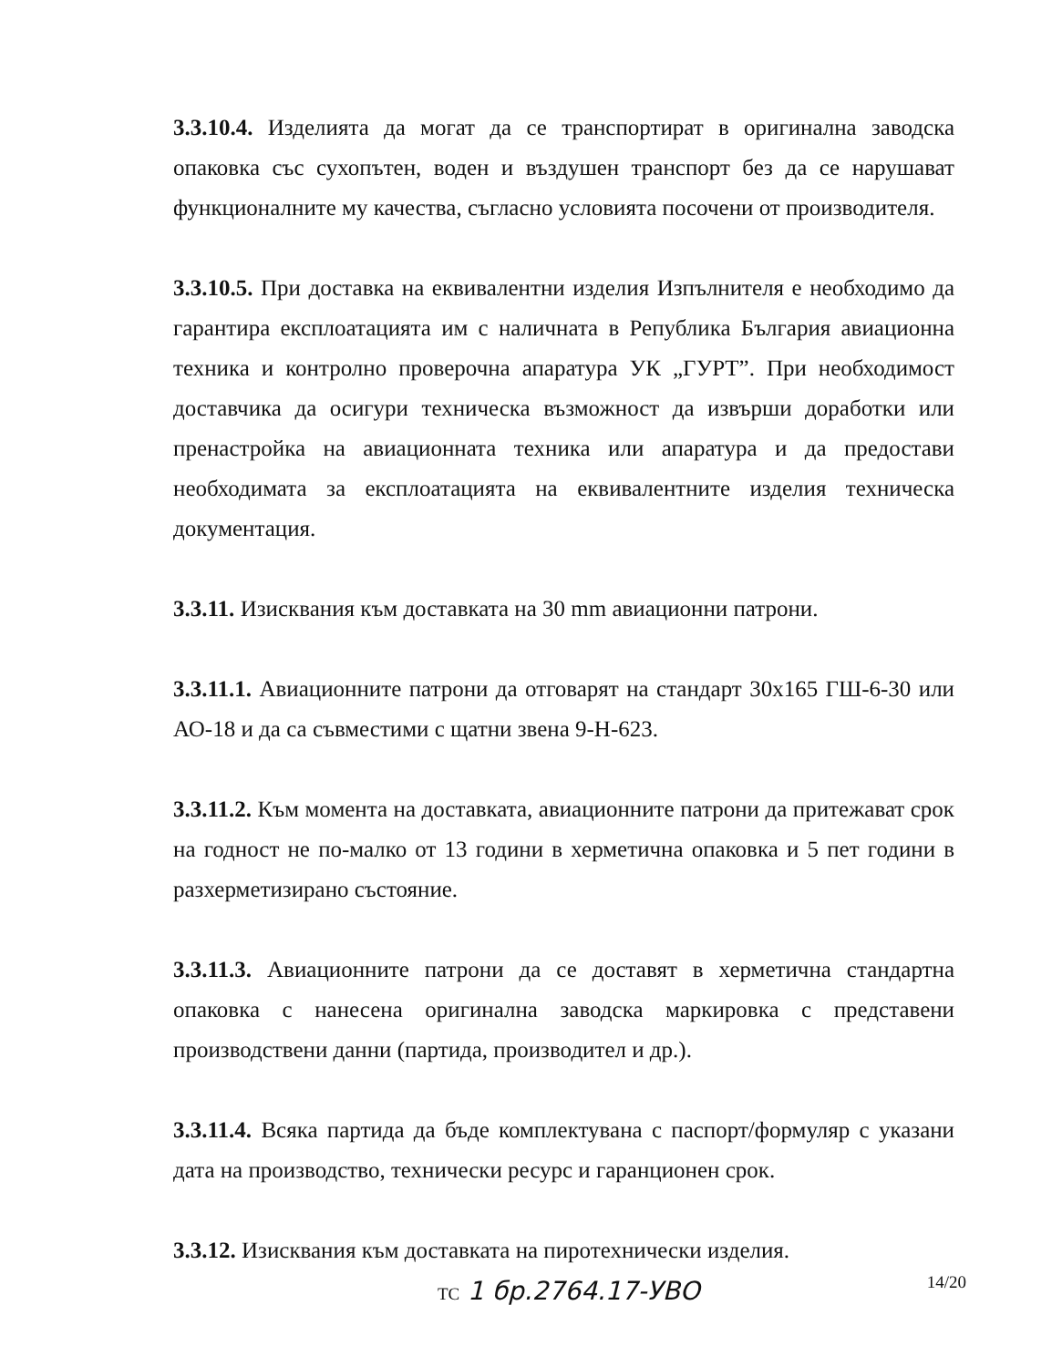3.3.10.4. Изделията да могат да се транспортират в оригинална заводска опаковка със сухопътен, воден и въздушен транспорт без да се нарушават функционалните му качества, съгласно условията посочени от производителя.
3.3.10.5. При доставка на еквивалентни изделия Изпълнителя е необходимо да гарантира експлоатацията им с наличната в Република България авиационна техника и контролно проверочна апаратура УК „ГУРТ”. При необходимост доставчика да осигури техническа възможност да извърши доработки или пренастройка на авиационната техника или апаратура и да предостави необходимата за експлоатацията на еквивалентните изделия техническа документация.
3.3.11. Изисквания към доставката на 30 mm авиационни патрони.
3.3.11.1. Авиационните патрони да отговарят на стандарт 30х165 ГШ-6-30 или АО-18 и да са съвместими с щатни звена 9-Н-623.
3.3.11.2. Към момента на доставката, авиационните патрони да притежават срок на годност не по-малко от 13 години в херметична опаковка и 5 пет години в разхерметизирано състояние.
3.3.11.3. Авиационните патрони да се доставят в херметична стандартна опаковка с нанесена оригинална заводска маркировка с представени производствени данни (партида, производител и др.).
3.3.11.4. Всяка партида да бъде комплектувана с паспорт/формуляр с указани дата на производство, технически ресурс и гаранционен срок.
3.3.12. Изисквания към доставката на пиротехнически изделия.
14/20 ТС 1 бр.2764.17-УВО